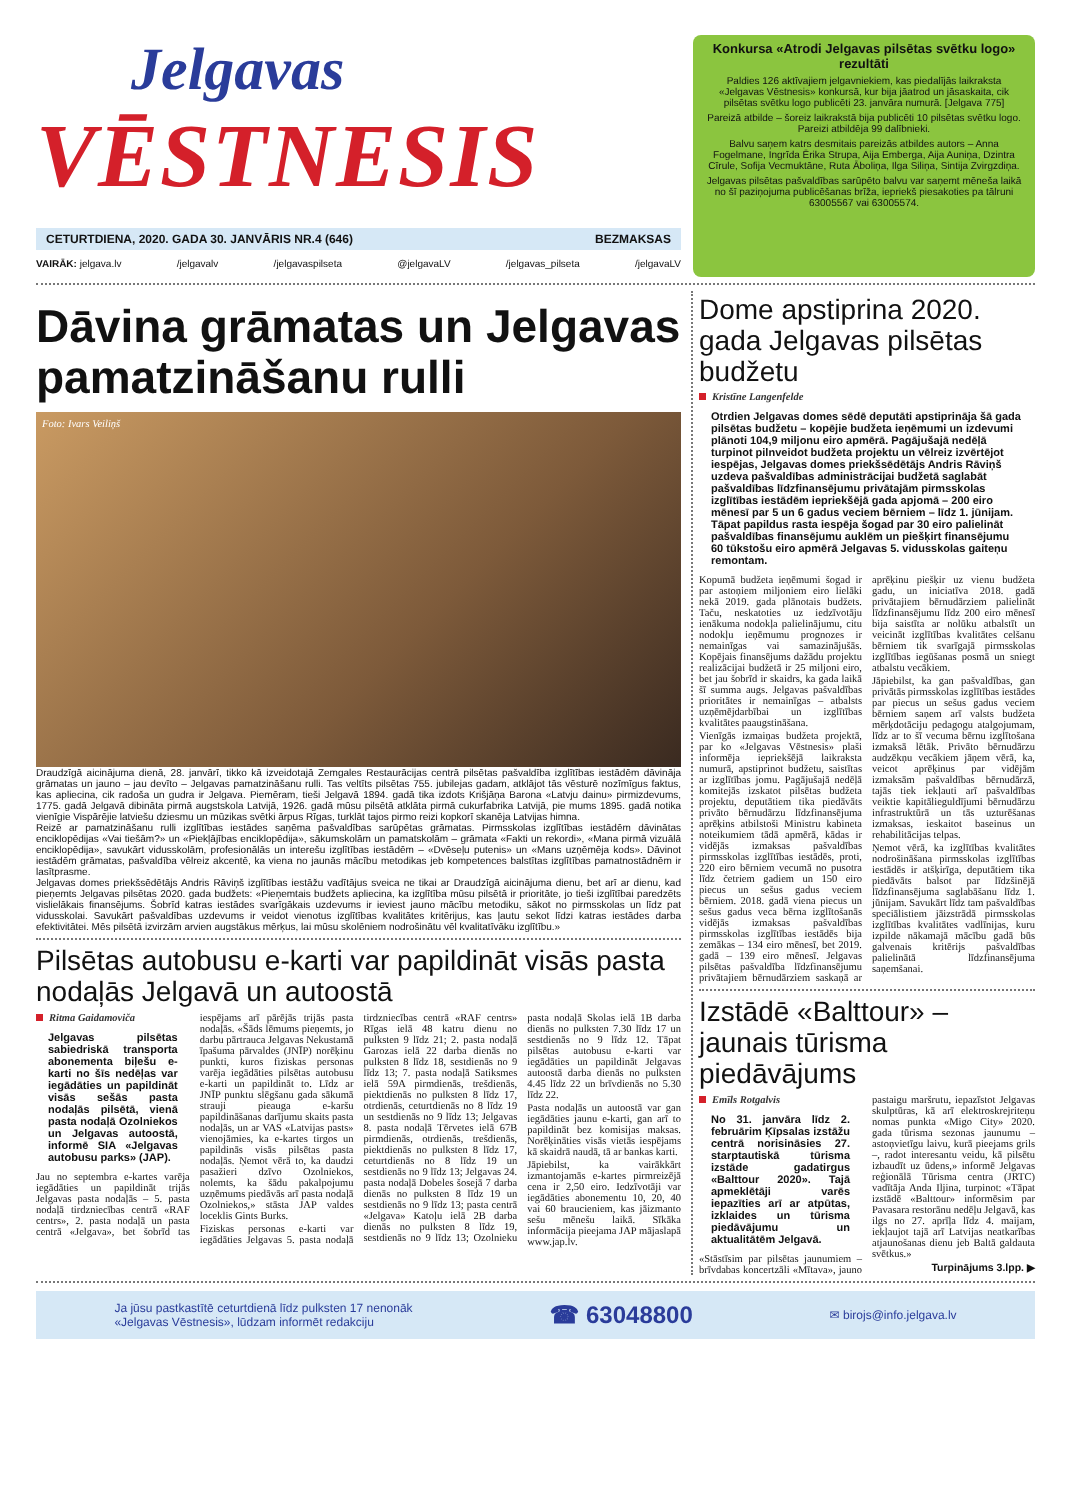Jelgavas
VĒSTNESIS
CETURTDIENA, 2020. GADA 30. JANVĀRIS NR.4 (646) BEZMAKSAS
VAIRĀK: jelgava.lv /jelgavalv /jelgavaspilseta @jelgavaLV /jelgavas_pilseta /jelgavaLV
Konkursa «Atrodi Jelgavas pilsētas svētku logo» rezultāti
Paldies 126 aktīvajiem jelgavniekiem, kas piedalījās laikraksta «Jelgavas Vēstnesis» konkursā, kur bija jāatrod un jāsaskaita, cik pilsētas svētku logo publicēti 23. janvāra numurā. [Jelgava 775]
Pareizā atbilde – šoreiz laikrakstā bija publicēti 10 pilsētas svētku logo. Pareizi atbildēja 99 dalībnieki.
Balvu saņem katrs desmitais pareizās atbildes autors – Anna Fogelmane, Ingrīda Ērika Strupa, Aija Emberga, Aija Auniņa, Dzintra Cīrule, Sofija Vecmuktāne, Ruta Āboliņa, Ilga Siliņa, Sintija Zvirgzdiņa.
Jelgavas pilsētas pašvaldības sarūpēto balvu var saņemt mēneša laikā no šī paziņojuma publicēšanas brīža, iepriekš piesakoties pa tālruni 63005567 vai 63005574.
Dāvina grāmatas un Jelgavas pamatzināšanu rulli
Foto: Ivars Veiliņš
Draudzīgā aicinājuma dienā, 28. janvārī, tikko kā izveidotajā Zemgales Restaurācijas centrā pilsētas pašvaldība izglītības iestādēm dāvināja grāmatas un jauno – jau devīto – Jelgavas pamatzināšanu rulli. Tas veltīts pilsētas 755. jubilejas gadam, atklājot tās vēsturē nozīmīgus faktus, kas apliecina, cik radoša un gudra ir Jelgava. Piemēram, tieši Jelgavā 1894. gadā tika izdots Krišjāņa Barona «Latvju dainu» pirmizdevums, 1775. gadā Jelgavā dibināta pirmā augstskola Latvijā, 1926. gadā mūsu pilsētā atklāta pirmā cukurfabrika Latvijā, pie mums 1895. gadā notika vienīgie Vispārējie latviešu dziesmu un mūzikas svētki ārpus Rīgas, turklāt tajos pirmo reizi kopkorī skanēja Latvijas himna.
Reizē ar pamatzināšanu rulli izglītības iestādes saņēma pašvaldības sarūpētas grāmatas. Pirmsskolas izglītības iestādēm dāvinātas enciklopēdijas «Vai tiešām?» un «Piekļājības enciklopēdija», sākumskolām un pamatskolām – grāmata «Fakti un rekordi», «Mana pirmā vizuālā enciklopēdija», savukārt vidusskolām, profesionālās un interešu izglītības iestādēm – «Dvēseļu putenis» un «Mans uzņēmēja kods». Dāvinot iestādēm grāmatas, pašvaldība vēlreiz akcentē, ka viena no jaunās mācību metodikas jeb kompetences balstītas izglītības pamatnostādnēm ir lasītprasme.
Jelgavas domes priekšsēdētājs Andris Rāviņš izglītības iestāžu vadītājus sveica ne tikai ar Draudzīgā aicinājuma dienu, bet arī ar dienu, kad pieņemts Jelgavas pilsētas 2020. gada budžets: «Pieņemtais budžets apliecina, ka izglītība mūsu pilsētā ir prioritāte, jo tieši izglītībai paredzēts vislielākais finansējums. Šobrīd katras iestādes svarīgākais uzdevums ir ieviest jauno mācību metodiku, sākot no pirmsskolas un līdz pat vidusskolai. Savukārt pašvaldības uzdevums ir veidot vienotus izglītības kvalitātes kritērijus, kas ļautu sekot līdzi katras iestādes darba efektivitātei. Mēs pilsētā izvirzām arvien augstākus mērķus, lai mūsu skolēniem nodrošinātu vēl kvalitatīvāku izglītību.»
Pilsētas autobusu e-karti var papildināt visās pasta nodaļās Jelgavā un autoostā
Ritma Gaidamoviča
Jelgavas pilsētas sabiedriskā transporta abonementa biļešu e-karti no šīs nedēļas var iegādāties un papildināt visās sešās pasta nodaļās pilsētā, vienā pasta nodaļā Ozolniekos un Jelgavas autoostā, informē SIA «Jelgavas autobusu parks» (JAP).
Jau no septembra e-kartes varēja iegādāties un papildināt trijās Jelgavas pasta nodaļās – 5. pasta nodaļā tirdzniecības centrā «RAF centrs», 2. pasta nodaļā un pasta centrā «Jelgava», bet šobrīd tas iespējams arī pārējās trijās pasta nodaļās. «Šāds lēmums pieņemts, jo darbu pārtrauca Jelgavas Nekustamā īpašuma pārvaldes (JNĪP) norēķinu punkti, kuros fiziskas personas varēja iegādāties pilsētas autobusu e-karti un papildināt to. Līdz ar JNĪP punktu slēgšanu gada sākumā strauji pieauga e-karšu papildināšanas darījumu skaits pasta nodaļās, un ar VAS «Latvijas pasts» vienojāmies, ka e-kartes tirgos un papildinās visās pilsētas pasta nodaļās. Ņemot vērā to, ka daudzi pasažieri dzīvo Ozolniekos, nolemts, ka šādu pakalpojumu uzņēmums piedāvās arī pasta nodaļā Ozolniekos,» stāsta JAP valdes loceklis Gints Burks.
Fiziskas personas e-karti var iegādāties Jelgavas 5. pasta nodaļā tirdzniecības centrā «RAF centrs» Rīgas ielā 48 katru dienu no pulksten 9 līdz 21; 2. pasta nodaļā Garozas ielā 22 darba dienās no pulksten 8 līdz 18, sestdienās no 9 līdz 13; 7. pasta nodaļā Satiksmes ielā 59A pirmdienās, trešdienās, piektdienās no pulksten 8 līdz 17, otrdienās, ceturtdienās no 8 līdz 19 un sestdienās no 9 līdz 13; Jelgavas 8. pasta nodaļā Tērvetes ielā 67B pirmdienās, otrdienās, trešdienās, piektdienās no pulksten 8 līdz 17, ceturtdienās no 8 līdz 19 un sestdienās no 9 līdz 13; Jelgavas 24. pasta nodaļā Dobeles šosejā 7 darba dienās no pulksten 8 līdz 19 un sestdienās no 9 līdz 13; pasta centrā «Jelgava» Katoļu ielā 2B darba dienās no pulksten 8 līdz 19, sestdienās no 9 līdz 13; Ozolnieku pasta nodaļā Skolas ielā 1B darba dienās no pulksten 7.30 līdz 17 un sestdienās no 9 līdz 12. Tāpat pilsētas autobusu e-karti var iegādāties un papildināt Jelgavas autoostā darba dienās no pulksten 4.45 līdz 22 un brīvdienās no 5.30 līdz 22.
Pasta nodaļās un autoostā var gan iegādāties jaunu e-karti, gan arī to papildināt bez komisijas maksas. Norēķināties visās vietās iespējams kā skaidrā naudā, tā ar bankas karti.
Jāpiebilst, ka vairākkārt izmantojamās e-kartes pirmreizējā cena ir 2,50 eiro. Iedzīvotāji var iegādāties abonementu 10, 20, 40 vai 60 braucieniem, kas jāizmanto sešu mēnešu laikā. Sīkāka informācija pieejama JAP mājaslapā www.jap.lv.
Dome apstiprina 2020. gada Jelgavas pilsētas budžetu
Kristīne Langenfelde
Otrdien Jelgavas domes sēdē deputāti apstiprināja šā gada pilsētas budžetu – kopējie budžeta ieņēmumi un izdevumi plānoti 104,9 miljonu eiro apmērā. Pagājušajā nedēļā turpinot pilnveidot budžeta projektu un vēlreiz izvērtējot iespējas, Jelgavas domes priekšsēdētājs Andris Rāviņš uzdeva pašvaldības administrācijai budžetā saglabāt pašvaldības līdzfinansējumu privātajām pirmsskolas izglītības iestādēm iepriekšējā gada apjomā – 200 eiro mēnesī par 5 un 6 gadus veciem bērniem – līdz 1. jūnijam. Tāpat papildus rasta iespēja šogad par 30 eiro palielināt pašvaldības finansējumu auklēm un piešķirt finansējumu 60 tūkstošu eiro apmērā Jelgavas 5. vidusskolas gaiteņu remontam.
Kopumā budžeta ieņēmumi šogad ir par astoņiem miljoniem eiro lielāki nekā 2019. gada plānotais budžets. Taču, neskatoties uz iedzīvotāju ienākuma nodokļa palielinājumu, citu nodokļu ieņēmumu prognozes ir nemainīgas vai samazinājušās. Kopējais finansējums dažādu projektu realizācijai budžetā ir 25 miljoni eiro, bet jau šobrīd ir skaidrs, ka gada laikā šī summa augs. Jelgavas pašvaldības prioritātes ir nemainīgas – atbalsts uzņēmējdarbībai un izglītības kvalitātes paaugstināšana.
Vienīgās izmaiņas budžeta projektā, par ko «Jelgavas Vēstnesis» plaši informēja iepriekšējā laikraksta numurā, apstiprinot budžetu, saistītas ar izglītības jomu. Pagājušajā nedēļā komitejās izskatot pilsētas budžeta projektu, deputātiem tika piedāvāts privāto bērnudārzu līdzfinansējuma aprēķins atbilstoši Ministru kabineta noteikumiem tādā apmērā, kādas ir vidējās izmaksas pašvaldības pirmsskolas izglītības iestādēs, proti, 220 eiro bērniem vecumā no pusotra līdz četriem gadiem un 150 eiro piecus un sešus gadus veciem bērniem. 2018. gadā viena piecus un sešus gadus veca bērna izglītošanās vidējās izmaksas pašvaldības pirmsskolas izglītības iestādēs bija zemākas – 134 eiro mēnesī, bet 2019. gadā – 139 eiro mēnesī. Jelgavas pilsētas pašvaldība līdzfinansējumu privātajiem bērnudārziem saskaņā ar aprēķinu piešķir uz vienu budžeta gadu, un iniciatīva 2018. gadā privātajiem bērnudārziem palielināt līdzfinansējumu līdz 200 eiro mēnesī bija saistīta ar nolūku atbalstīt un veicināt izglītības kvalitātes celšanu bērniem tik svarīgajā pirmsskolas izglītības iegūšanas posmā un sniegt atbalstu vecākiem.
Jāpiebilst, ka gan pašvaldības, gan privātās pirmsskolas izglītības iestādes par piecus un sešus gadus veciem bērniem saņem arī valsts budžeta mērķdotāciju pedagogu atalgojumam, līdz ar to šī vecuma bērnu izglītošana izmaksā lētāk. Privāto bērnudārzu audzēkņu vecākiem jāņem vērā, ka, veicot aprēķinus par vidējām izmaksām pašvaldības bērnudārzā, tajās tiek iekļauti arī pašvaldības veiktie kapitālieguldījumi bērnudārzu infrastruktūrā un tās uzturēšanas izmaksas, ieskaitot baseinus un rehabilitācijas telpas.
Ņemot vērā, ka izglītības kvalitātes nodrošināšana pirmsskolas izglītības iestādēs ir atšķirīga, deputātiem tika piedāvāts balsot par līdzšinējā līdzfinansējuma saglabāšanu līdz 1. jūnijam. Savukārt līdz tam pašvaldības speciālistiem jāizstrādā pirmsskolas izglītības kvalitātes vadlīnijas, kuru izpilde nākamajā mācību gadā būs galvenais kritērijs pašvaldības palielinātā līdzfinansējuma saņemšanai.
Izstādē «Balttour» – jaunais tūrisma piedāvājums
Emīls Rotgalvis
No 31. janvāra līdz 2. februārim Ķīpsalas izstāžu centrā norisināsies 27. starptautiskā tūrisma izstāde gadatirgus «Balttour 2020». Tajā apmeklētāji varēs iepazīties arī ar atpūtas, izklaides un tūrisma piedāvājumu un aktualitātēm Jelgavā.
«Stāstīsim par pilsētas jaunumiem – brīvdabas koncertzāli «Mītava», jauno pastaigu maršrutu, iepazīstot Jelgavas skulptūras, kā arī elektroskrejriteņu nomas punkta «Migo City» 2020. gada tūrisma sezonas jaunumu – astoņvietīgu laivu, kurā pieejams grils –, radot interesantu veidu, kā pilsētu izbaudīt uz ūdens,» informē Jelgavas reģionālā Tūrisma centra (JRTC) vadītāja Anda Iljina, turpinot: «Tāpat izstādē «Balttour» informēsim par Pavasara restorānu nedēļu Jelgavā, kas ilgs no 27. aprīļa līdz 4. maijam, iekļaujot tajā arī Latvijas neatkarības atjaunošanas dienu jeb Baltā galdauta svētkus.»
Turpinājums 3.lpp. ▶
Ja jūsu pastkastītē ceturtdienā līdz pulksten 17 nenonāk
«Jelgavas Vēstnesis», lūdzam informēt redakciju ☎ 63048800 ✉ birojs@info.jelgava.lv